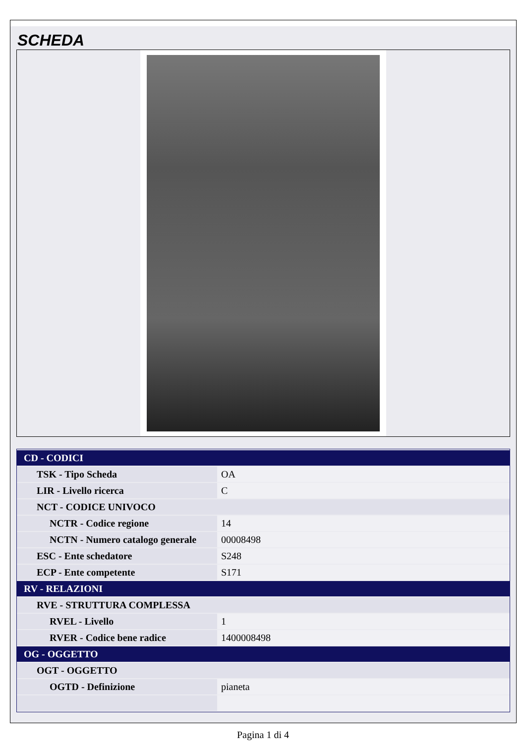SCHEDA
| CD - CODICI | |
| TSK - Tipo Scheda | OA |
| LIR - Livello ricerca | C |
| NCT - CODICE UNIVOCO | |
| NCTR - Codice regione | 14 |
| NCTN - Numero catalogo generale | 00008498 |
| ESC - Ente schedatore | S248 |
| ECP - Ente competente | S171 |
| RV - RELAZIONI | |
| RVE - STRUTTURA COMPLESSA | |
| RVEL - Livello | 1 |
| RVER - Codice bene radice | 1400008498 |
| OG - OGGETTO | |
| OGT - OGGETTO | |
| OGTD - Definizione | pianeta |
Pagina 1 di 4